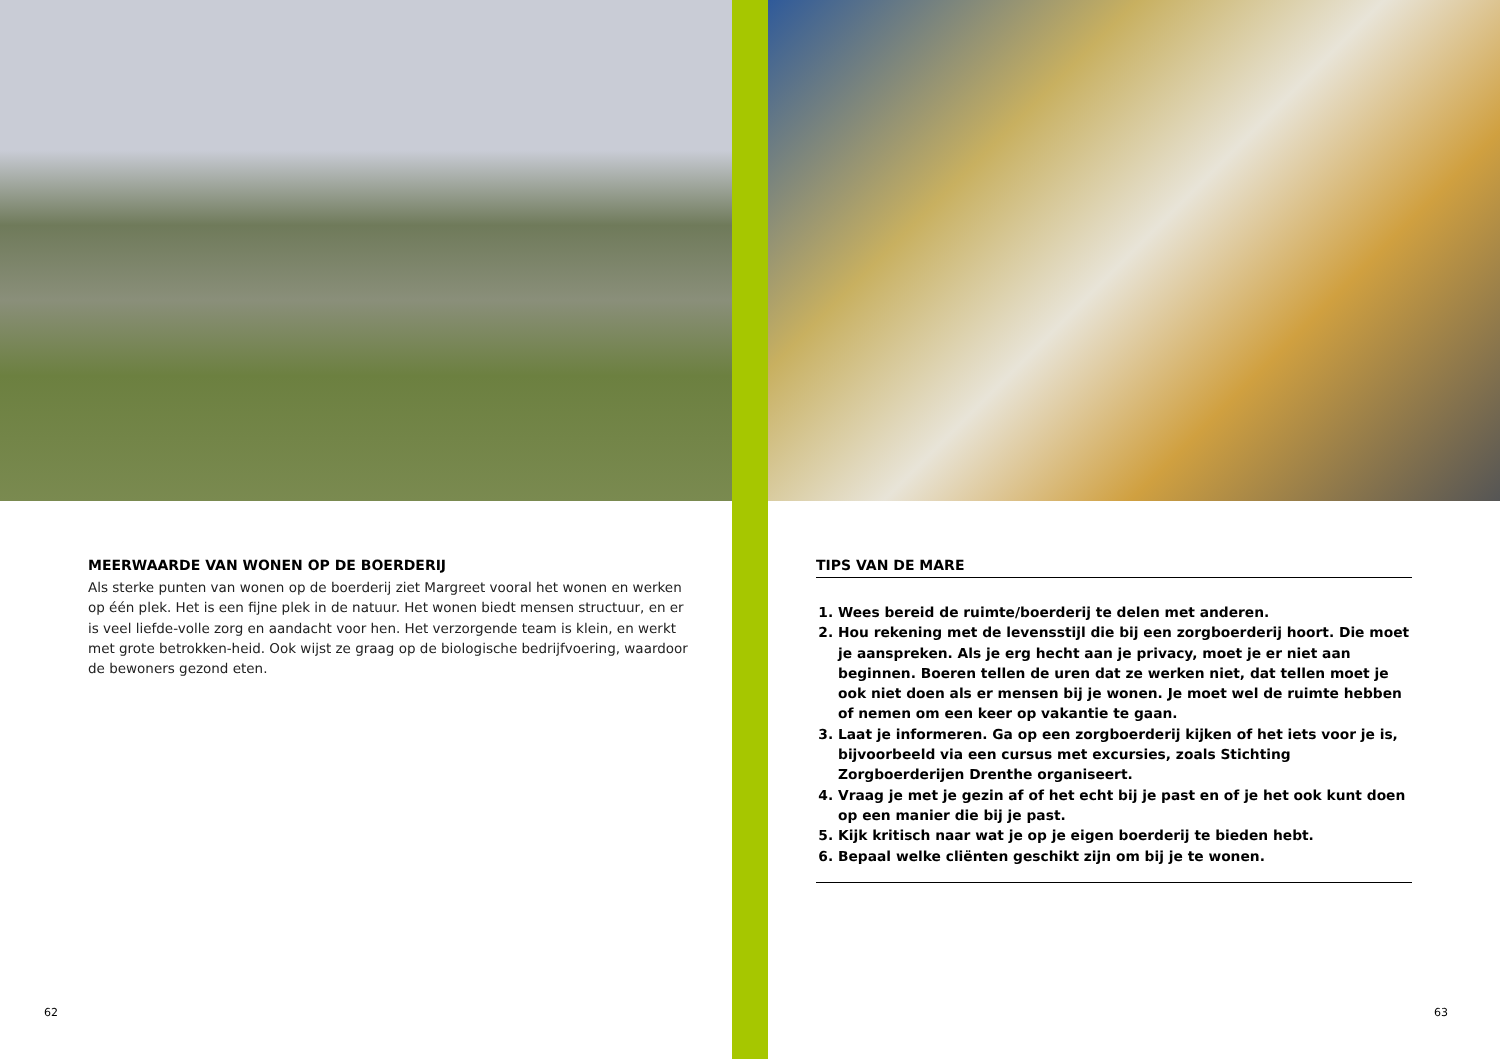MEERWAARDE VAN WONEN OP DE BOERDERIJ
Als sterke punten van wonen op de boerderij ziet Margreet vooral het wonen en werken op één plek. Het is een fijne plek in de natuur. Het wonen biedt mensen structuur, en er is veel liefde-volle zorg en aandacht voor hen. Het verzorgende team is klein, en werkt met grote betrokken-heid. Ook wijst ze graag op de biologische bedrijfvoering, waardoor de bewoners gezond eten.
62
TIPS VAN DE MARE
1. Wees bereid de ruimte/boerderij te delen met anderen.
2. Hou rekening met de levensstijl die bij een zorgboerderij hoort. Die moet je aanspreken. Als je erg hecht aan je privacy, moet je er niet aan beginnen. Boeren tellen de uren dat ze werken niet, dat tellen moet je ook niet doen als er mensen bij je wonen. Je moet wel de ruimte hebben of nemen om een keer op vakantie te gaan.
3. Laat je informeren. Ga op een zorgboerderij kijken of het iets voor je is, bijvoorbeeld via een cursus met excursies, zoals Stichting Zorgboerderijen Drenthe organiseert.
4. Vraag je met je gezin af of het echt bij je past en of je het ook kunt doen op een manier die bij je past.
5. Kijk kritisch naar wat je op je eigen boerderij te bieden hebt.
6. Bepaal welke cliënten geschikt zijn om bij je te wonen.
63